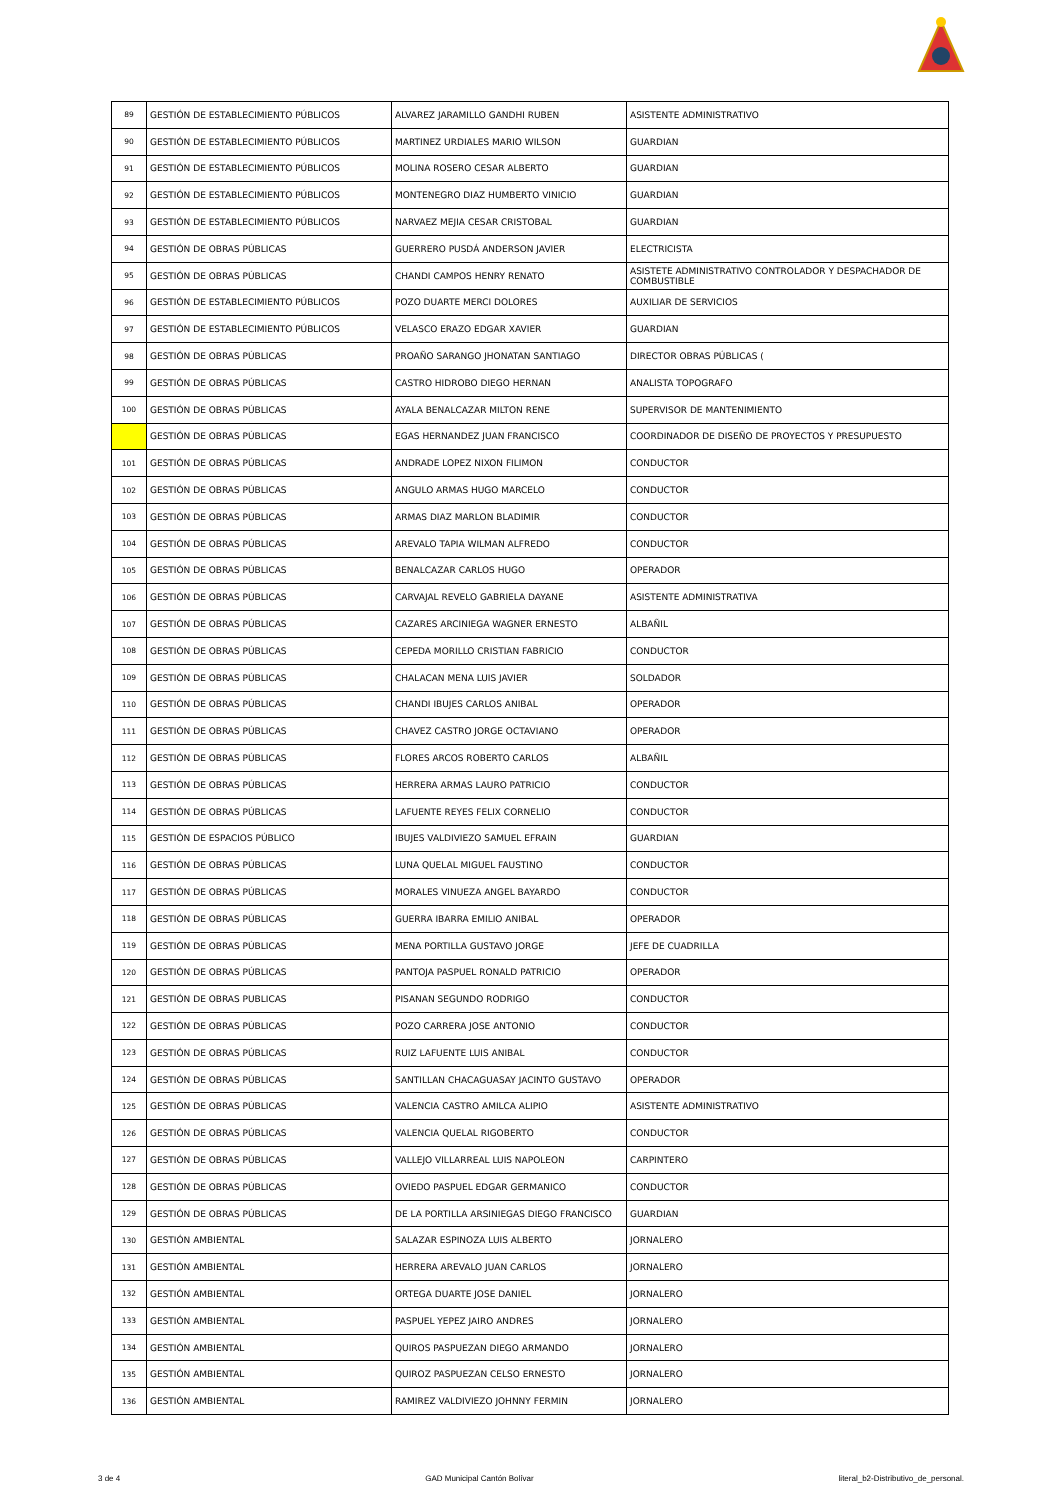| 89 | GESTIÓN DE ESTABLECIMIENTO PÚBLICOS | ALVAREZ JARAMILLO GANDHI RUBEN | ASISTENTE ADMINISTRATIVO |
| 90 | GESTIÓN DE ESTABLECIMIENTO PÚBLICOS | MARTINEZ URDIALES MARIO WILSON | GUARDIAN |
| 91 | GESTIÓN DE ESTABLECIMIENTO PÚBLICOS | MOLINA ROSERO CESAR ALBERTO | GUARDIAN |
| 92 | GESTIÓN DE ESTABLECIMIENTO PÚBLICOS | MONTENEGRO DIAZ HUMBERTO VINICIO | GUARDIAN |
| 93 | GESTIÓN DE ESTABLECIMIENTO PÚBLICOS | NARVAEZ MEJIA CESAR CRISTOBAL | GUARDIAN |
| 94 | GESTIÓN DE OBRAS PÚBLICAS | GUERRERO PUSDÁ ANDERSON JAVIER | ELECTRICISTA |
| 95 | GESTIÓN DE OBRAS PÚBLICAS | CHANDI CAMPOS HENRY RENATO | ASISTETE ADMINISTRATIVO CONTROLADOR Y DESPACHADOR DE COMBUSTIBLE |
| 96 | GESTIÓN DE ESTABLECIMIENTO PÚBLICOS | POZO DUARTE MERCI DOLORES | AUXILIAR DE SERVICIOS |
| 97 | GESTIÓN DE ESTABLECIMIENTO PÚBLICOS | VELASCO ERAZO EDGAR XAVIER | GUARDIAN |
| 98 | GESTIÓN DE OBRAS PÚBLICAS | PROAÑO SARANGO JHONATAN SANTIAGO | DIRECTOR OBRAS PÚBLICAS ( |
| 99 | GESTIÓN DE OBRAS PÚBLICAS | CASTRO HIDROBO DIEGO HERNAN | ANALISTA TOPOGRAFO |
| 100 | GESTIÓN DE OBRAS PÚBLICAS | AYALA BENALCAZAR MILTON RENE | SUPERVISOR DE MANTENIMIENTO |
| | GESTIÓN DE OBRAS PÚBLICAS | EGAS HERNANDEZ JUAN FRANCISCO | COORDINADOR DE DISEÑO DE PROYECTOS Y PRESUPUESTO |
| 101 | GESTIÓN DE OBRAS PÚBLICAS | ANDRADE LOPEZ NIXON FILIMON | CONDUCTOR |
| 102 | GESTIÓN DE OBRAS PÚBLICAS | ANGULO ARMAS HUGO MARCELO | CONDUCTOR |
| 103 | GESTIÓN DE OBRAS PÚBLICAS | ARMAS DIAZ MARLON BLADIMIR | CONDUCTOR |
| 104 | GESTIÓN DE OBRAS PÚBLICAS | AREVALO TAPIA WILMAN ALFREDO | CONDUCTOR |
| 105 | GESTIÓN DE OBRAS PÚBLICAS | BENALCAZAR CARLOS HUGO | OPERADOR |
| 106 | GESTIÓN DE OBRAS PÚBLICAS | CARVAJAL REVELO GABRIELA DAYANE | ASISTENTE ADMINISTRATIVA |
| 107 | GESTIÓN DE OBRAS PÚBLICAS | CAZARES ARCINIEGA WAGNER ERNESTO | ALBAÑIL |
| 108 | GESTIÓN DE OBRAS PÚBLICAS | CEPEDA MORILLO CRISTIAN FABRICIO | CONDUCTOR |
| 109 | GESTIÓN DE OBRAS PÚBLICAS | CHALACAN MENA LUIS JAVIER | SOLDADOR |
| 110 | GESTIÓN DE OBRAS PÚBLICAS | CHANDI IBUJES CARLOS ANIBAL | OPERADOR |
| 111 | GESTIÓN DE OBRAS PÚBLICAS | CHAVEZ CASTRO JORGE OCTAVIANO | OPERADOR |
| 112 | GESTIÓN DE OBRAS PÚBLICAS | FLORES ARCOS ROBERTO CARLOS | ALBAÑIL |
| 113 | GESTIÓN DE OBRAS PÚBLICAS | HERRERA ARMAS LAURO PATRICIO | CONDUCTOR |
| 114 | GESTIÓN DE OBRAS PÚBLICAS | LAFUENTE REYES FELIX CORNELIO | CONDUCTOR |
| 115 | GESTIÓN DE ESPACIOS PÚBLICO | IBUJES VALDIVIEZO SAMUEL EFRAIN | GUARDIAN |
| 116 | GESTIÓN DE OBRAS PÚBLICAS | LUNA QUELAL MIGUEL FAUSTINO | CONDUCTOR |
| 117 | GESTIÓN DE OBRAS PÚBLICAS | MORALES VINUEZA ANGEL BAYARDO | CONDUCTOR |
| 118 | GESTIÓN DE OBRAS PÚBLICAS | GUERRA IBARRA EMILIO ANIBAL | OPERADOR |
| 119 | GESTIÓN DE OBRAS PÚBLICAS | MENA PORTILLA GUSTAVO JORGE | JEFE DE CUADRILLA |
| 120 | GESTIÓN DE OBRAS PÚBLICAS | PANTOJA PASPUEL RONALD PATRICIO | OPERADOR |
| 121 | GESTIÓN DE OBRAS PUBLICAS | PISANAN SEGUNDO RODRIGO | CONDUCTOR |
| 122 | GESTIÓN DE OBRAS PÚBLICAS | POZO CARRERA JOSE ANTONIO | CONDUCTOR |
| 123 | GESTIÓN DE OBRAS PÚBLICAS | RUIZ LAFUENTE LUIS ANIBAL | CONDUCTOR |
| 124 | GESTIÓN DE OBRAS PÚBLICAS | SANTILLAN CHACAGUASAY JACINTO GUSTAVO | OPERADOR |
| 125 | GESTIÓN DE OBRAS PÚBLICAS | VALENCIA CASTRO AMILCA ALIPIO | ASISTENTE ADMINISTRATIVO |
| 126 | GESTIÓN DE OBRAS PÚBLICAS | VALENCIA QUELAL RIGOBERTO | CONDUCTOR |
| 127 | GESTIÓN DE OBRAS PÚBLICAS | VALLEJO VILLARREAL LUIS NAPOLEON | CARPINTERO |
| 128 | GESTIÓN DE OBRAS PÚBLICAS | OVIEDO PASPUEL EDGAR GERMANICO | CONDUCTOR |
| 129 | GESTIÓN DE OBRAS PÚBLICAS | DE LA PORTILLA ARSINIEGAS DIEGO FRANCISCO | GUARDIAN |
| 130 | GESTIÓN AMBIENTAL | SALAZAR ESPINOZA LUIS ALBERTO | JORNALERO |
| 131 | GESTIÓN AMBIENTAL | HERRERA AREVALO JUAN CARLOS | JORNALERO |
| 132 | GESTIÓN AMBIENTAL | ORTEGA DUARTE JOSE DANIEL | JORNALERO |
| 133 | GESTIÓN AMBIENTAL | PASPUEL YEPEZ JAIRO ANDRES | JORNALERO |
| 134 | GESTIÓN AMBIENTAL | QUIROS PASPUEZAN DIEGO ARMANDO | JORNALERO |
| 135 | GESTIÓN AMBIENTAL | QUIROZ PASPUEZAN CELSO ERNESTO | JORNALERO |
| 136 | GESTIÓN AMBIENTAL | RAMIREZ VALDIVIEZO JOHNNY FERMIN | JORNALERO |
3 de 4 GAD Municipal Cantón Bolívar literal_b2-Distributivo_de_personal.